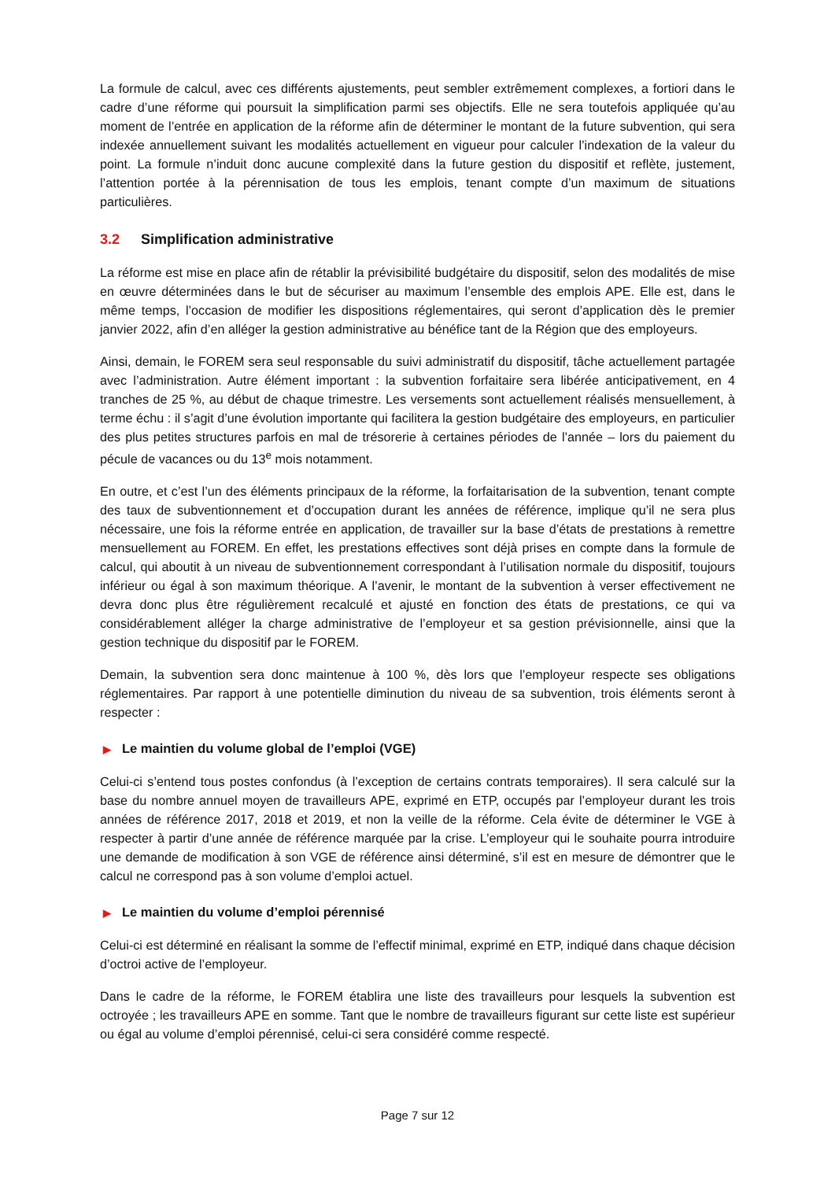La formule de calcul, avec ces différents ajustements, peut sembler extrêmement complexes, a fortiori dans le cadre d’une réforme qui poursuit la simplification parmi ses objectifs. Elle ne sera toutefois appliquée qu’au moment de l’entrée en application de la réforme afin de déterminer le montant de la future subvention, qui sera indexée annuellement suivant les modalités actuellement en vigueur pour calculer l’indexation de la valeur du point. La formule n’induit donc aucune complexité dans la future gestion du dispositif et reflète, justement, l’attention portée à la pérennisation de tous les emplois, tenant compte d’un maximum de situations particulières.
3.2 Simplification administrative
La réforme est mise en place afin de rétablir la prévisibilité budgétaire du dispositif, selon des modalités de mise en œuvre déterminées dans le but de sécuriser au maximum l’ensemble des emplois APE. Elle est, dans le même temps, l’occasion de modifier les dispositions réglementaires, qui seront d’application dès le premier janvier 2022, afin d’en alléger la gestion administrative au bénéfice tant de la Région que des employeurs.
Ainsi, demain, le FOREM sera seul responsable du suivi administratif du dispositif, tâche actuellement partagée avec l’administration. Autre élément important : la subvention forfaitaire sera libérée anticipativement, en 4 tranches de 25 %, au début de chaque trimestre. Les versements sont actuellement réalisés mensuellement, à terme échu : il s’agit d’une évolution importante qui facilitera la gestion budgétaire des employeurs, en particulier des plus petites structures parfois en mal de trésorerie à certaines périodes de l’année – lors du paiement du pécule de vacances ou du 13<sup>e</sup> mois notamment.
En outre, et c’est l’un des éléments principaux de la réforme, la forfaitarisation de la subvention, tenant compte des taux de subventionnement et d’occupation durant les années de référence, implique qu’il ne sera plus nécessaire, une fois la réforme entrée en application, de travailler sur la base d’états de prestations à remettre mensuellement au FOREM. En effet, les prestations effectives sont déjà prises en compte dans la formule de calcul, qui aboutit à un niveau de subventionnement correspondant à l’utilisation normale du dispositif, toujours inférieur ou égal à son maximum théorique. A l’avenir, le montant de la subvention à verser effectivement ne devra donc plus être régulièrement recalculé et ajusté en fonction des états de prestations, ce qui va considérablement alléger la charge administrative de l’employeur et sa gestion prévisionnelle, ainsi que la gestion technique du dispositif par le FOREM.
Demain, la subvention sera donc maintenue à 100 %, dès lors que l’employeur respecte ses obligations réglementaires. Par rapport à une potentielle diminution du niveau de sa subvention, trois éléments seront à respecter :
▶ Le maintien du volume global de l’emploi (VGE)
Celui-ci s’entend tous postes confondus (à l’exception de certains contrats temporaires). Il sera calculé sur la base du nombre annuel moyen de travailleurs APE, exprimé en ETP, occupés par l’employeur durant les trois années de référence 2017, 2018 et 2019, et non la veille de la réforme. Cela évite de déterminer le VGE à respecter à partir d’une année de référence marquée par la crise. L’employeur qui le souhaite pourra introduire une demande de modification à son VGE de référence ainsi déterminé, s’il est en mesure de démontrer que le calcul ne correspond pas à son volume d’emploi actuel.
▶ Le maintien du volume d’emploi pérennisé
Celui-ci est déterminé en réalisant la somme de l’effectif minimal, exprimé en ETP, indiqué dans chaque décision d’octroi active de l’employeur.
Dans le cadre de la réforme, le FOREM établira une liste des travailleurs pour lesquels la subvention est octroyée ; les travailleurs APE en somme. Tant que le nombre de travailleurs figurant sur cette liste est supérieur ou égal au volume d’emploi pérennisé, celui-ci sera considéré comme respecté.
Page 7 sur 12